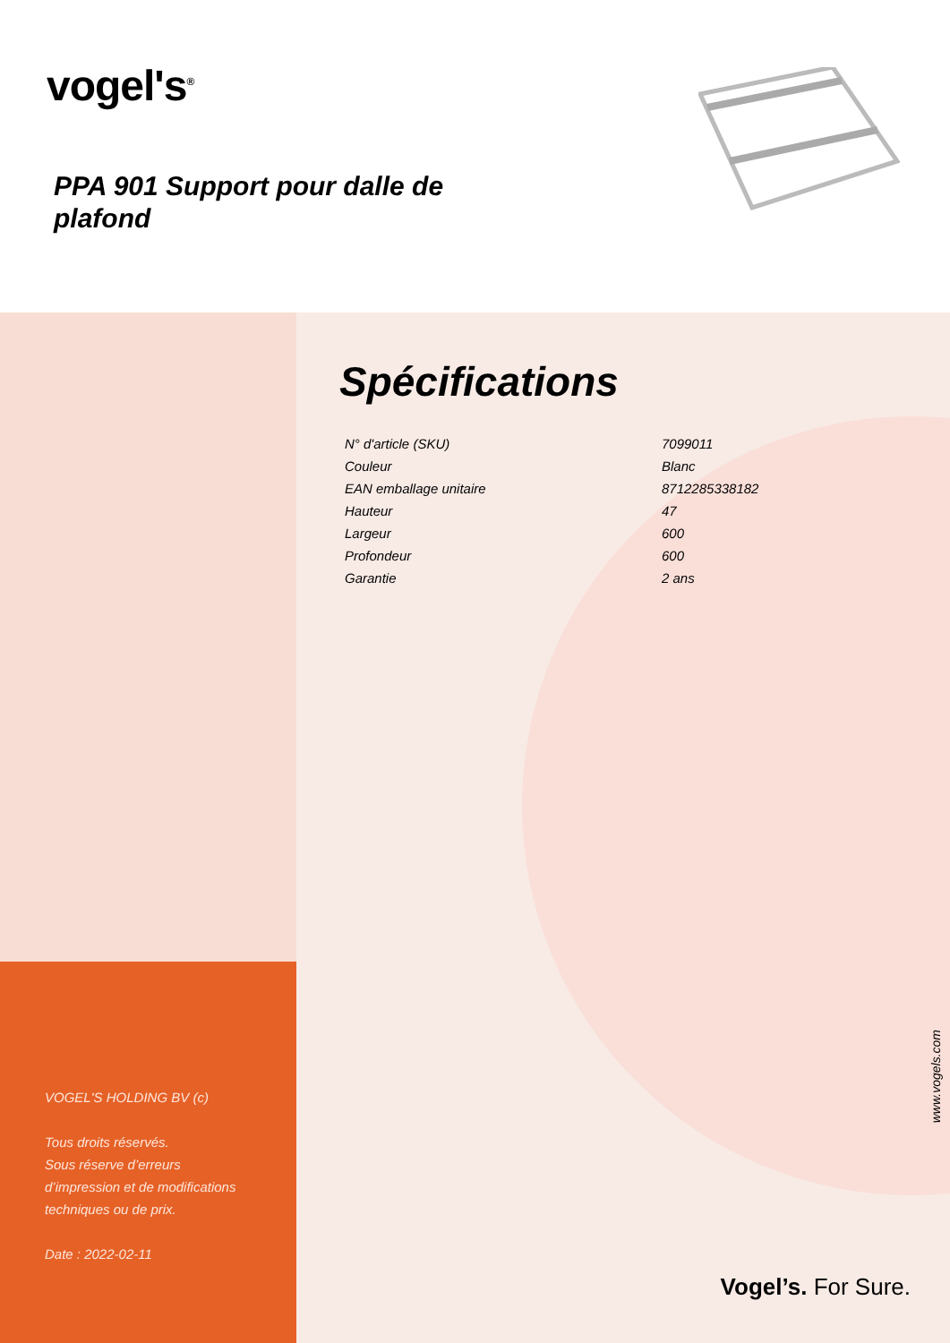vogel's<sup>®</sup>
PPA 901 Support pour dalle de plafond
VOGEL'S HOLDING BV (c)
Tous droits réservés.
Sous réserve d’erreurs
d’impression et de modifications
techniques ou de prix.
Date : 2022-02-11
Spécifications
| N° d'article (SKU) | 7099011 |
| Couleur | Blanc |
| EAN emballage unitaire | 8712285338182 |
| Hauteur | 47 |
| Largeur | 600 |
| Profondeur | 600 |
| Garantie | 2 ans |
www.vogels.com
Vogel’s. For Sure.